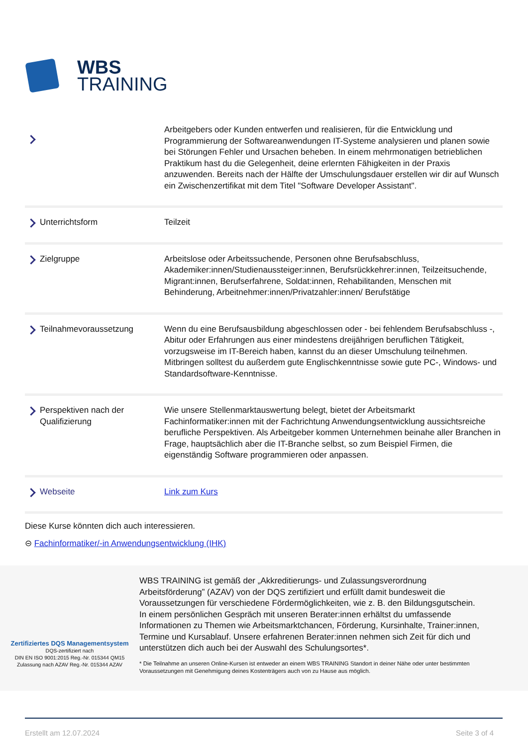WBS
TRAINING
| | Arbeitgebers oder Kunden entwerfen und realisieren, für die Entwicklung und Programmierung der Softwareanwendungen IT-Systeme analysieren und planen sowie bei Störungen Fehler und Ursachen beheben. In einem mehrmonatigen betrieblichen Praktikum hast du die Gelegenheit, deine erlernten Fähigkeiten in der Praxis anzuwenden. Bereits nach der Hälfte der Umschulungsdauer erstellen wir dir auf Wunsch ein Zwischenzertifikat mit dem Titel "Software Developer Assistant". |
| Unterrichtsform | Teilzeit |
| Zielgruppe | Arbeitslose oder Arbeitssuchende, Personen ohne Berufsabschluss, Akademiker:innen/Studienaussteiger:innen, Berufsrückkehrer:innen, Teilzeitsuchende, Migrant:innen, Berufserfahrene, Soldat:innen, Rehabilitanden, Menschen mit Behinderung, Arbeitnehmer:innen/Privatzahler:innen/ Berufstätige |
| Teilnahmevoraussetzung | Wenn du eine Berufsausbildung abgeschlossen oder - bei fehlendem Berufsabschluss -, Abitur oder Erfahrungen aus einer mindestens dreijährigen beruflichen Tätigkeit, vorzugsweise im IT-Bereich haben, kannst du an dieser Umschulung teilnehmen. Mitbringen solltest du außerdem gute Englischkenntnisse sowie gute PC-, Windows- und Standardsoftware-Kenntnisse. |
| Perspektiven nach der Qualifizierung | Wie unsere Stellenmarktauswertung belegt, bietet der Arbeitsmarkt Fachinformatiker:innen mit der Fachrichtung Anwendungsentwicklung aussichtsreiche berufliche Perspektiven. Als Arbeitgeber kommen Unternehmen beinahe aller Branchen in Frage, hauptsächlich aber die IT-Branche selbst, so zum Beispiel Firmen, die eigenständig Software programmieren oder anpassen. |
| Webseite | Link zum Kurs |
Diese Kurse könnten dich auch interessieren.
⊝ Fachinformatiker/-in Anwendungsentwicklung (IHK)
Zertifiziertes DQS Managementsystem
DQS-zertifiziert nach
DIN EN ISO 9001:2015 Reg.-Nr. 015344 QM15
Zulassung nach AZAV Reg.-Nr. 015344 AZAV
WBS TRAINING ist gemäß der „Akkreditierungs- und Zulassungsverordnung Arbeitsförderung” (AZAV) von der DQS zertifiziert und erfüllt damit bundesweit die Voraussetzungen für verschiedene Fördermöglichkeiten, wie z. B. den Bildungsgutschein. In einem persönlichen Gespräch mit unseren Berater:innen erhältst du umfassende Informationen zu Themen wie Arbeitsmarktchancen, Förderung, Kursinhalte, Trainer:innen, Termine und Kursablauf. Unsere erfahrenen Berater:innen nehmen sich Zeit für dich und unterstützen dich auch bei der Auswahl des Schulungsortes*.
* Die Teilnahme an unseren Online-Kursen ist entweder an einem WBS TRAINING Standort in deiner Nähe oder unter bestimmten Voraussetzungen mit Genehmigung deines Kostenträgers auch von zu Hause aus möglich.
Erstellt am 12.07.2024 Seite 3 of 4